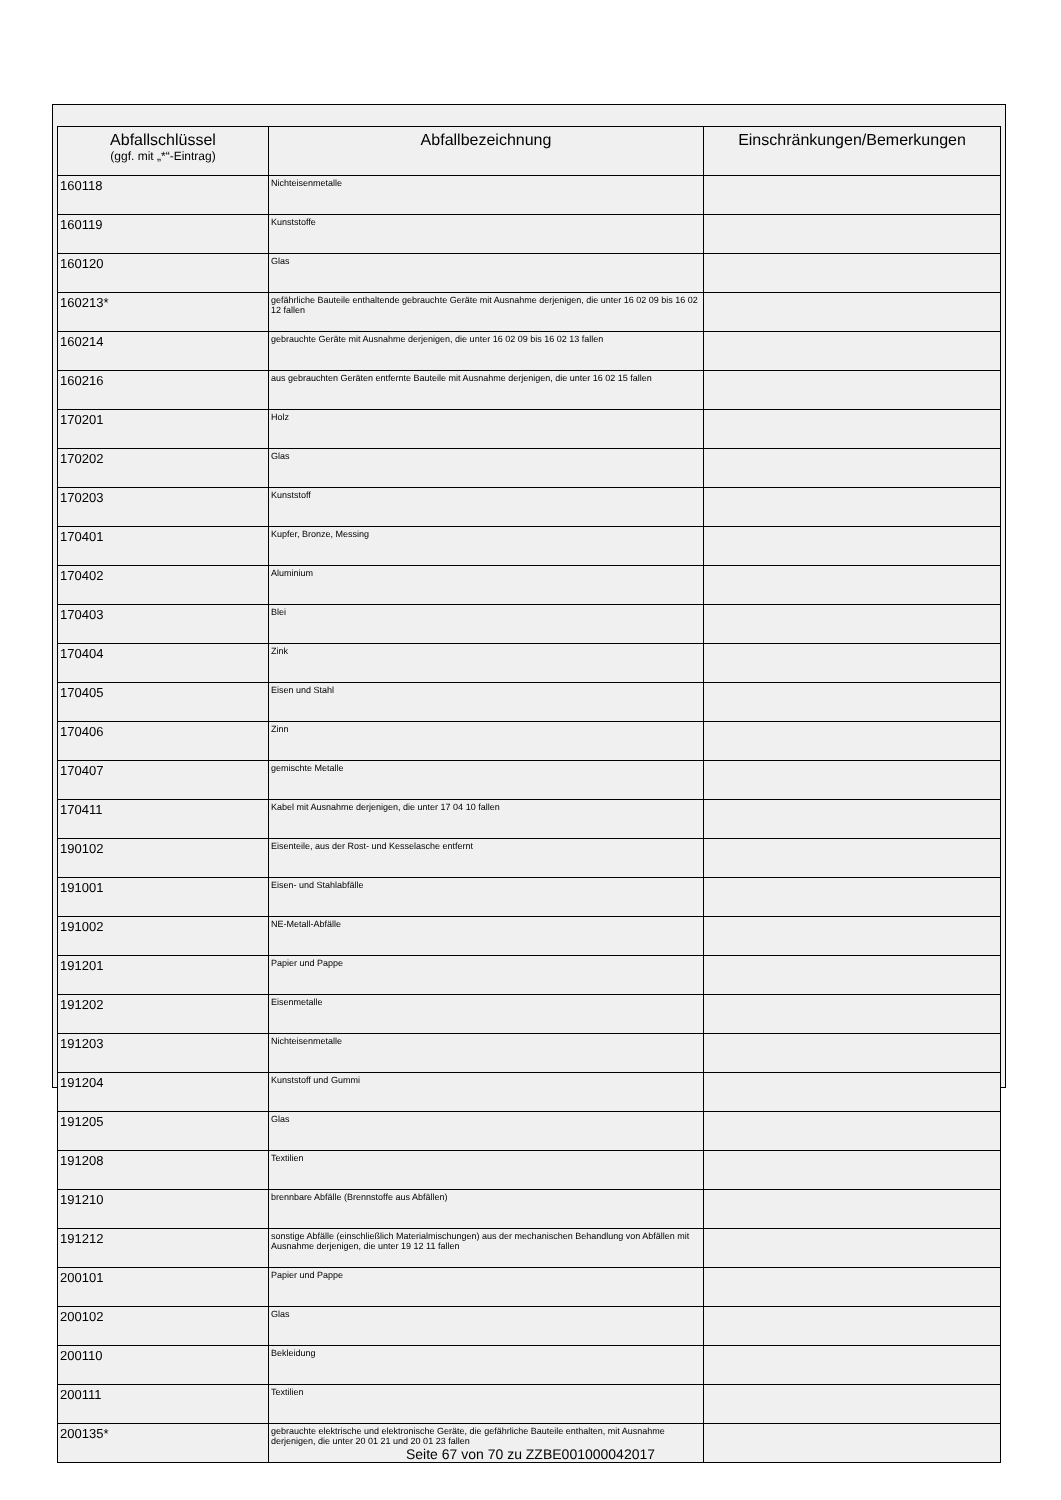| Abfallschlüssel (ggf. mit „*“-Eintrag) | Abfallbezeichnung | Einschränkungen/Bemerkungen |
| --- | --- | --- |
| 160118 | Nichteisenmetalle | |
| 160119 | Kunststoffe | |
| 160120 | Glas | |
| 160213* | gefährliche Bauteile enthaltende gebrauchte Geräte mit Ausnahme derjenigen, die unter 16 02 09 bis 16 02 12 fallen | |
| 160214 | gebrauchte Geräte mit Ausnahme derjenigen, die unter 16 02 09 bis 16 02 13 fallen | |
| 160216 | aus gebrauchten Geräten entfernte Bauteile mit Ausnahme derjenigen, die unter 16 02 15 fallen | |
| 170201 | Holz | |
| 170202 | Glas | |
| 170203 | Kunststoff | |
| 170401 | Kupfer, Bronze, Messing | |
| 170402 | Aluminium | |
| 170403 | Blei | |
| 170404 | Zink | |
| 170405 | Eisen und Stahl | |
| 170406 | Zinn | |
| 170407 | gemischte Metalle | |
| 170411 | Kabel mit Ausnahme derjenigen, die unter 17 04 10 fallen | |
| 190102 | Eisenteile, aus der Rost- und Kesselasche entfernt | |
| 191001 | Eisen- und Stahlabfälle | |
| 191002 | NE-Metall-Abfälle | |
| 191201 | Papier und Pappe | |
| 191202 | Eisenmetalle | |
| 191203 | Nichteisenmetalle | |
| 191204 | Kunststoff und Gummi | |
| 191205 | Glas | |
| 191208 | Textilien | |
| 191210 | brennbare Abfälle (Brennstoffe aus Abfällen) | |
| 191212 | sonstige Abfälle (einschließlich Materialmischungen) aus der mechanischen Behandlung von Abfällen mit Ausnahme derjenigen, die unter 19 12 11 fallen | |
| 200101 | Papier und Pappe | |
| 200102 | Glas | |
| 200110 | Bekleidung | |
| 200111 | Textilien | |
| 200135* | gebrauchte elektrische und elektronische Geräte, die gefährliche Bauteile enthalten, mit Ausnahme derjenigen, die unter 20 01 21 und 20 01 23 fallen | |
Seite 67 von 70 zu ZZBE001000042017